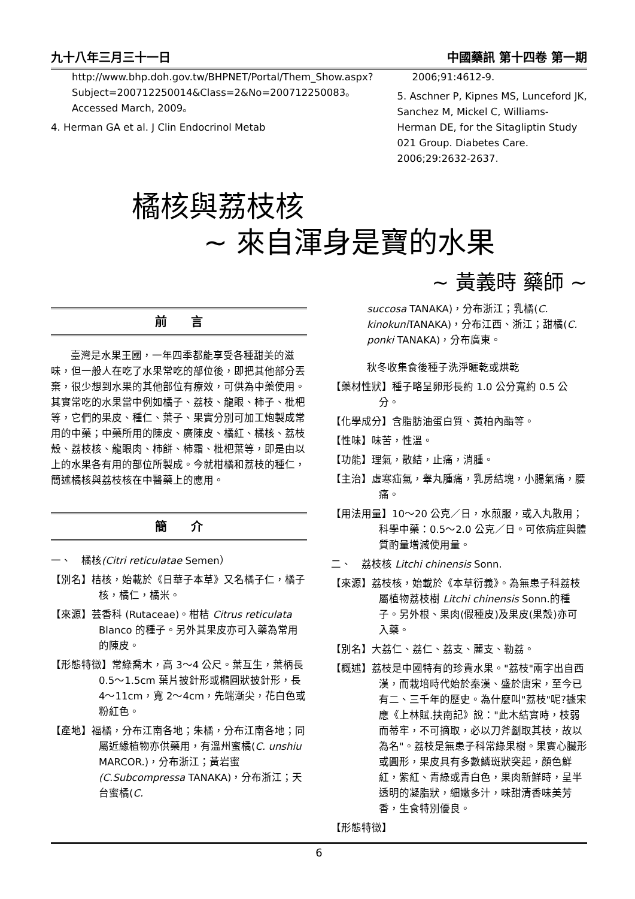九十八年三月三十一日 中國藥訊 第十四卷 第一期
http://www.bhp.doh.gov.tw/BHPNET/Portal/Them_Show.aspx?Subject=200712250014&Class=2&No=200712250083。Accessed March, 2009。
4. Herman GA et al. J Clin Endocrinol Metab
2006;91:4612-9.
5. Aschner P, Kipnes MS, Lunceford JK, Sanchez M, Mickel C, Williams-Herman DE, for the Sitagliptin Study 021 Group. Diabetes Care. 2006;29:2632-2637.
橘核與荔枝核
~ 來自渾身是寶的水果
~ 黃義時 藥師 ~
前　　言
臺灣是水果王國，一年四季都能享受各種甜美的滋味，但一般人在吃了水果常吃的部位後，即把其他部分丟棄，很少想到水果的其他部位有療效，可供為中藥使用。其實常吃的水果當中例如橘子、荔枝、龍眼、柿子、枇杷等，它們的果皮、種仁、葉子、果實分別可加工炮製成常用的中藥；中藥所用的陳皮、廣陳皮、橘紅、橘核、荔枝殼、荔枝核、龍眼肉、柿餅、柿霜、枇杷葉等，即是由以上的水果各有用的部位所製成。今就柑橘和荔枝的種仁，簡述橘核與荔枝核在中醫藥上的應用。
簡　　介
一、　橘核(Citri reticulatae Semen）
【別名】桔核，始載於《日華子本草》又名橘子仁，橘子核，橘仁，橘米。
【來源】芸香科 (Rutaceae)。柑桔 Citrus reticulata Blanco 的種子。另外其果皮亦可入藥為常用的陳皮。
【形態特徵】常綠喬木，高 3～4 公尺。葉互生，葉柄長 0.5～1.5cm 葉片披針形或橢圓狀披針形，長 4～11cm，寬 2～4cm，先端漸尖，花白色或粉紅色。
【產地】福橘，分布江南各地；朱橘，分布江南各地；同屬近緣植物亦供藥用，有溫州蜜橘(C. unshiu MARCOR.)，分布浙江；黃岩蜜(C.Subcompressa TANAKA)，分布浙江；天台蜜橘(C.
succosa TANAKA)，分布浙江；乳橘(C. kinokuni TANAKA)，分布江西、浙江；甜橘(C. ponki TANAKA)，分布廣東。
秋冬收集食後種子洗淨曬乾或烘乾
【藥材性狀】種子略呈卵形長約 1.0 公分寬約 0.5 公分。
【化學成分】含脂肪油蛋白質、黃柏內酯等。
【性味】味苦，性溫。
【功能】理氣，散結，止痛，消腫。
【主治】虛寒疝氣，睾丸腫痛，乳房結塊，小腸氣痛，腰痛。
【用法用量】10～20 公克／日，水煎服，或入丸散用；科學中藥：0.5～2.0 公克／日。可依病症與體質酌量增減使用量。
二、　荔枝核 Litchi chinensis Sonn.
【來源】荔枝核，始載於《本草衍義》。為無患子科荔枝屬植物荔枝樹 Litchi chinensis Sonn.的種子。另外根、果肉(假種皮)及果皮(果殼)亦可入藥。
【別名】大荔仁、荔仁、荔支、麗支、勒荔。
【概述】荔枝是中國特有的珍貴水果。"荔枝"兩字出自西漢，而栽培時代始於秦漢、盛於唐宋，至今已有二、三千年的歷史。為什麼叫"荔枝"呢?據宋應《上林賦.扶南記》說："此木結實時，枝弱而蒂牢，不可摘取，必以刀斧劙取其枝，故以為名"。荔枝是無患子科常綠果樹。果實心臟形或圓形，果皮具有多數鱗斑狀突起，顏色鮮紅，紫紅、青綠或青白色，果肉新鮮時，呈半透明的凝脂狀，細嫩多汁，味甜清香味美芳香，生食特別優良。
【形態特徵】
6